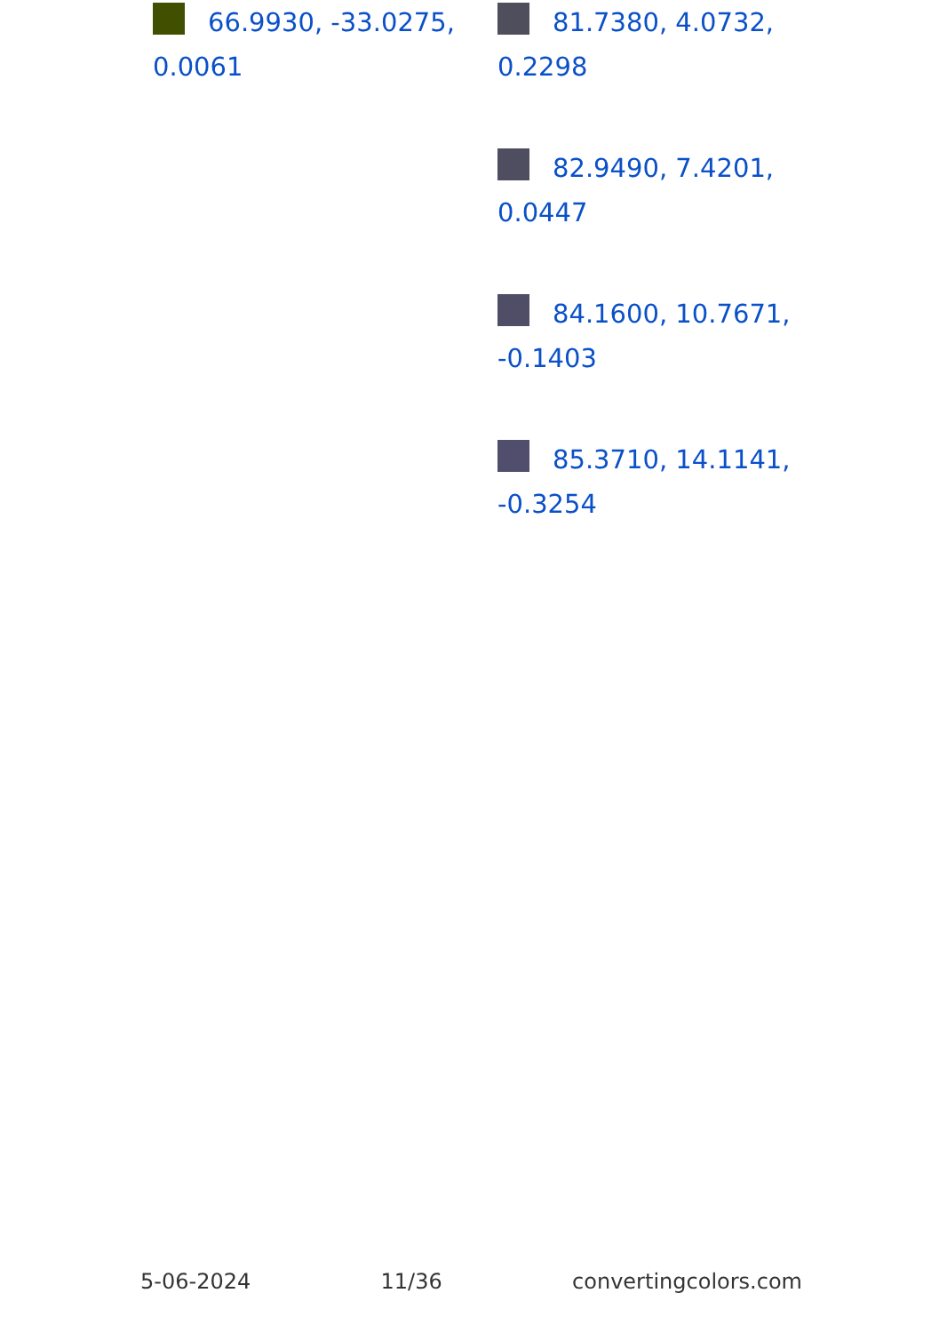66.9930, -33.0275, 0.0061 81.7380, 4.0732, 0.2298
82.9490, 7.4201, 0.0447
84.1600, 10.7671, -0.1403
85.3710, 14.1141, -0.3254
5-06-2024 11/36 convertingcolors.com